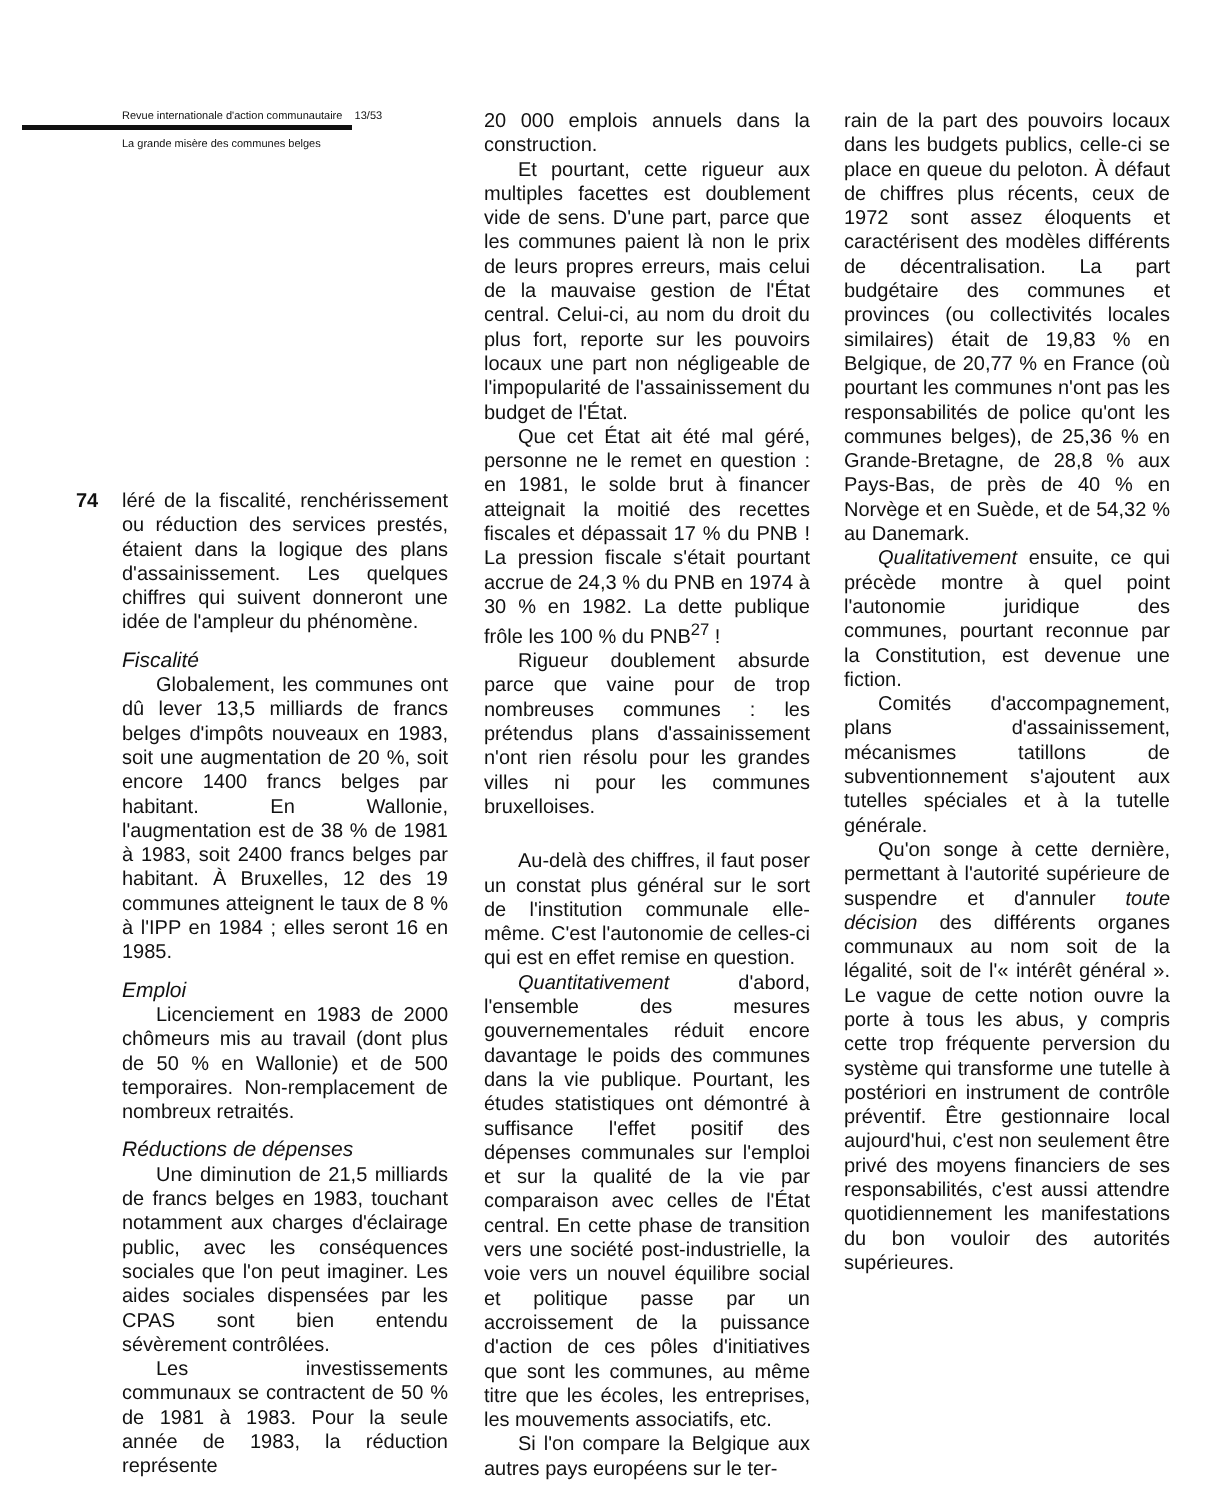Revue internationale d'action communautaire 13/53
La grande misère des communes belges
74 léré de la fiscalité, renchérissement ou réduction des services prestés, étaient dans la logique des plans d'assainissement. Les quelques chiffres qui suivent donneront une idée de l'ampleur du phénomène.
Fiscalité
Globalement, les communes ont dû lever 13,5 milliards de francs belges d'impôts nouveaux en 1983, soit une augmentation de 20 %, soit encore 1400 francs belges par habitant. En Wallonie, l'augmentation est de 38 % de 1981 à 1983, soit 2400 francs belges par habitant. À Bruxelles, 12 des 19 communes atteignent le taux de 8 % à l'IPP en 1984 ; elles seront 16 en 1985.
Emploi
Licenciement en 1983 de 2000 chômeurs mis au travail (dont plus de 50 % en Wallonie) et de 500 temporaires. Non-remplacement de nombreux retraités.
Réductions de dépenses
Une diminution de 21,5 milliards de francs belges en 1983, touchant notamment aux charges d'éclairage public, avec les conséquences sociales que l'on peut imaginer. Les aides sociales dispensées par les CPAS sont bien entendu sévèrement contrôlées.
Les investissements communaux se contractent de 50 % de 1981 à 1983. Pour la seule année de 1983, la réduction représente
20 000 emplois annuels dans la construction.
Et pourtant, cette rigueur aux multiples facettes est doublement vide de sens. D'une part, parce que les communes paient là non le prix de leurs propres erreurs, mais celui de la mauvaise gestion de l'État central. Celui-ci, au nom du droit du plus fort, reporte sur les pouvoirs locaux une part non négligeable de l'impopularité de l'assainissement du budget de l'État.
Que cet État ait été mal géré, personne ne le remet en question : en 1981, le solde brut à financer atteignait la moitié des recettes fiscales et dépassait 17 % du PNB ! La pression fiscale s'était pourtant accrue de 24,3 % du PNB en 1974 à 30 % en 1982. La dette publique frôle les 100 % du PNB<sup>27</sup> !
Rigueur doublement absurde parce que vaine pour de trop nombreuses communes : les prétendus plans d'assainissement n'ont rien résolu pour les grandes villes ni pour les communes bruxelloises.
Au-delà des chiffres, il faut poser un constat plus général sur le sort de l'institution communale elle-même. C'est l'autonomie de celles-ci qui est en effet remise en question.
Quantitativement d'abord, l'ensemble des mesures gouvernementales réduit encore davantage le poids des communes dans la vie publique. Pourtant, les études statistiques ont démontré à suffisance l'effet positif des dépenses communales sur l'emploi et sur la qualité de la vie par comparaison avec celles de l'État central. En cette phase de transition vers une société post-industrielle, la voie vers un nouvel équilibre social et politique passe par un accroissement de la puissance d'action de ces pôles d'initiatives que sont les communes, au même titre que les écoles, les entreprises, les mouvements associatifs, etc.
Si l'on compare la Belgique aux autres pays européens sur le ter-
rain de la part des pouvoirs locaux dans les budgets publics, celle-ci se place en queue du peloton. À défaut de chiffres plus récents, ceux de 1972 sont assez éloquents et caractérisent des modèles différents de décentralisation. La part budgétaire des communes et provinces (ou collectivités locales similaires) était de 19,83 % en Belgique, de 20,77 % en France (où pourtant les communes n'ont pas les responsabilités de police qu'ont les communes belges), de 25,36 % en Grande-Bretagne, de 28,8 % aux Pays-Bas, de près de 40 % en Norvège et en Suède, et de 54,32 % au Danemark.
Qualitativement ensuite, ce qui précède montre à quel point l'autonomie juridique des communes, pourtant reconnue par la Constitution, est devenue une fiction.
Comités d'accompagnement, plans d'assainissement, mécanismes tatillons de subventionnement s'ajoutent aux tutelles spéciales et à la tutelle générale.
Qu'on songe à cette dernière, permettant à l'autorité supérieure de suspendre et d'annuler toute décision des différents organes communaux au nom soit de la légalité, soit de l'« intérêt général ». Le vague de cette notion ouvre la porte à tous les abus, y compris cette trop fréquente perversion du système qui transforme une tutelle à postériori en instrument de contrôle préventif. Être gestionnaire local aujourd'hui, c'est non seulement être privé des moyens financiers de ses responsabilités, c'est aussi attendre quotidiennement les manifestations du bon vouloir des autorités supérieures.